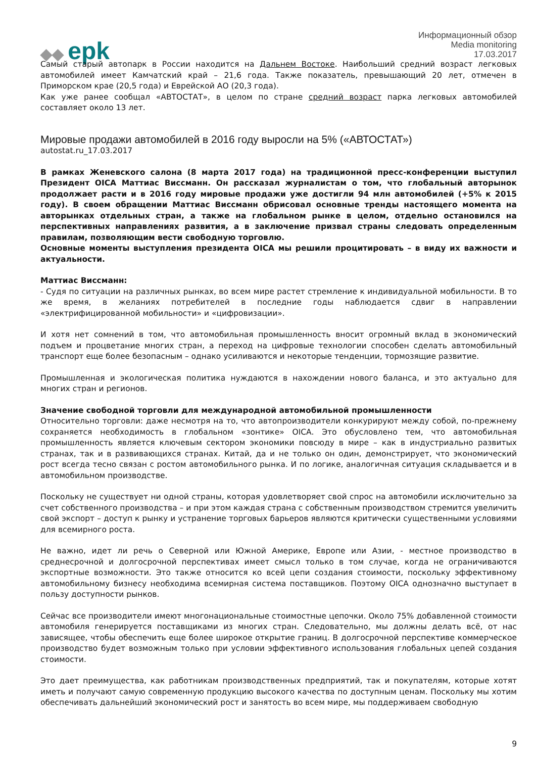◆◆ epk
Информационный обзор
Media monitoring
17.03.2017
Самый старый автопарк в России находится на Дальнем Востоке. Наибольший средний возраст легковых автомобилей имеет Камчатский край – 21,6 года. Также показатель, превышающий 20 лет, отмечен в Приморском крае (20,5 года) и Еврейской АО (20,3 года).
Как уже ранее сообщал «АВТОСТАТ», в целом по стране средний возраст парка легковых автомобилей составляет около 13 лет.
Мировые продажи автомобилей в 2016 году выросли на 5% («АВТОСТАТ»)
autostat.ru_17.03.2017
В рамках Женевского салона (8 марта 2017 года) на традиционной пресс-конференции выступил Президент OICA Маттиас Виссманн. Он рассказал журналистам о том, что глобальный авторынок продолжает расти и в 2016 году мировые продажи уже достигли 94 млн автомобилей (+5% к 2015 году). В своем обращении Маттиас Виссманн обрисовал основные тренды настоящего момента на авторынках отдельных стран, а также на глобальном рынке в целом, отдельно остановился на перспективных направлениях развития, а в заключение призвал страны следовать определенным правилам, позволяющим вести свободную торговлю.
Основные моменты выступления президента OICA мы решили процитировать – в виду их важности и актуальности.
Маттиас Виссманн:
- Судя по ситуации на различных рынках, во всем мире растет стремление к индивидуальной мобильности. В то же время, в желаниях потребителей в последние годы наблюдается сдвиг в направлении «электрифицированной мобильности» и «цифровизации».
И хотя нет сомнений в том, что автомобильная промышленность вносит огромный вклад в экономический подъем и процветание многих стран, а переход на цифровые технологии способен сделать автомобильный транспорт еще более безопасным – однако усиливаются и некоторые тенденции, тормозящие развитие.
Промышленная и экологическая политика нуждаются в нахождении нового баланса, и это актуально для многих стран и регионов.
Значение свободной торговли для международной автомобильной промышленности
Относительно торговли: даже несмотря на то, что автопроизводители конкурируют между собой, по-прежнему сохраняется необходимость в глобальном «зонтике» OICA. Это обусловлено тем, что автомобильная промышленность является ключевым сектором экономики повсюду в мире – как в индустриально развитых странах, так и в развивающихся странах. Китай, да и не только он один, демонстрирует, что экономический рост всегда тесно связан с ростом автомобильного рынка. И по логике, аналогичная ситуация складывается и в автомобильном производстве.
Поскольку не существует ни одной страны, которая удовлетворяет свой спрос на автомобили исключительно за счет собственного производства – и при этом каждая страна с собственным производством стремится увеличить свой экспорт – доступ к рынку и устранение торговых барьеров являются критически существенными условиями для всемирного роста.
Не важно, идет ли речь о Северной или Южной Америке, Европе или Азии, - местное производство в среднесрочной и долгосрочной перспективах имеет смысл только в том случае, когда не ограничиваются экспортные возможности. Это также относится ко всей цепи создания стоимости, поскольку эффективному автомобильному бизнесу необходима всемирная система поставщиков. Поэтому OICA однозначно выступает в пользу доступности рынков.
Сейчас все производители имеют многонациональные стоимостные цепочки. Около 75% добавленной стоимости автомобиля генерируется поставщиками из многих стран. Следовательно, мы должны делать всё, от нас зависящее, чтобы обеспечить еще более широкое открытие границ. В долгосрочной перспективе коммерческое производство будет возможным только при условии эффективного использования глобальных цепей создания стоимости.
Это дает преимущества, как работникам производственных предприятий, так и покупателям, которые хотят иметь и получают самую современную продукцию высокого качества по доступным ценам. Поскольку мы хотим обеспечивать дальнейший экономический рост и занятость во всем мире, мы поддерживаем свободную
9